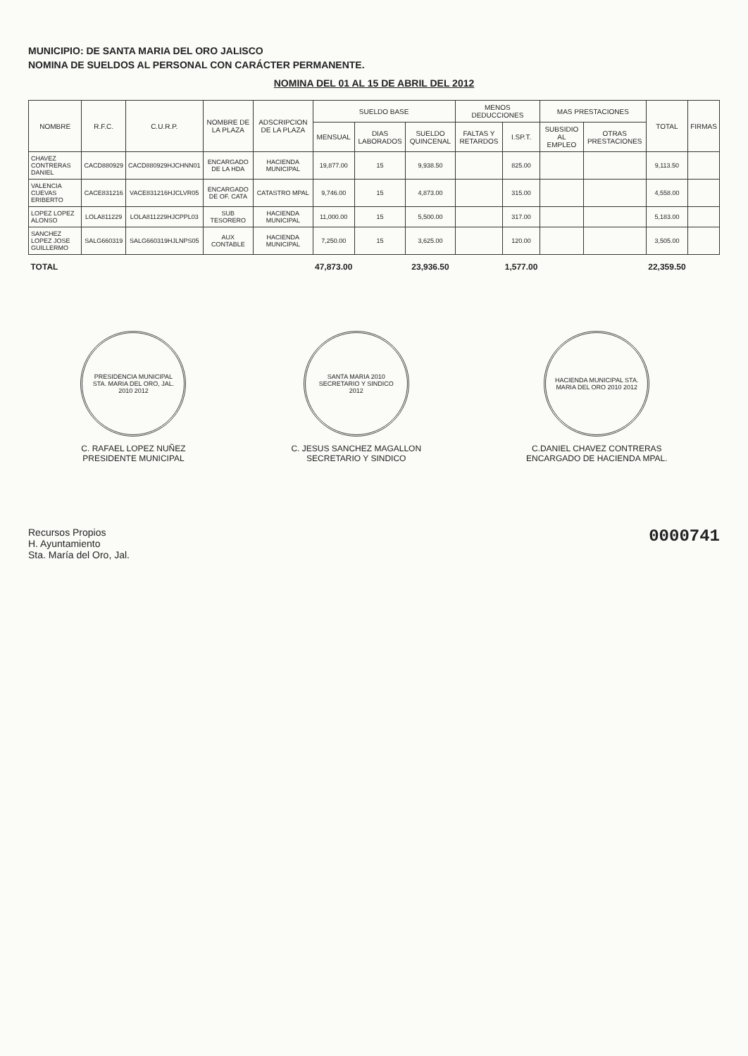MUNICIPIO: DE SANTA MARIA DEL ORO JALISCO
NOMINA DE SUELDOS AL PERSONAL CON CARÁCTER PERMANENTE.
NOMINA DEL 01 AL 15 DE ABRIL DEL 2012
| NOMBRE | R.F.C. | C.U.R.P. | NOMBRE DE LA PLAZA | ADSCRIPCION DE LA PLAZA | SUELDO BASE | | | MENOS DEDUCCIONES | | MAS PRESTACIONES | | TOTAL | FIRMAS |
| --- | --- | --- | --- | --- | --- | --- | --- | --- | --- | --- | --- | --- | --- |
| | | | | | MENSUAL | DIAS LABORADOS | SUELDO QUINCENAL | FALTAS Y RETARDOS | I.SP.T. | SUBSIDIO AL EMPLEO | OTRAS PRESTACIONES | | |
| CHAVEZ CONTRERAS DANIEL | CACD880929 | CACD880929HJCHNN01 | ENCARGADO DE LA HDA | HACIENDA MUNICIPAL | 19,877.00 | 15 | 9,938.50 | | 825.00 | | | 9,113.50 | |
| VALENCIA CUEVAS ERIBERTO | CACE831216 | VACE831216HJCLVR05 | ENCARGADO DE OF. CATA | CATASTRO MPAL | 9,746.00 | 15 | 4,873.00 | | 315.00 | | | 4,558.00 | |
| LOPEZ LOPEZ ALONSO | LOLA811229 | LOLA811229HJCPPL03 | SUB TESORERO | HACIENDA MUNICIPAL | 11,000.00 | 15 | 5,500.00 | | 317.00 | | | 5,183.00 | |
| SANCHEZ LOPEZ JOSE GUILLERMO | SALG660319 | SALG660319HJLNPS05 | AUX CONTABLE | HACIENDA MUNICIPAL | 7,250.00 | 15 | 3,625.00 | | 120.00 | | | 3,505.00 | |
| TOTAL | | | | | 47,873.00 | | 23,936.50 | | 1,577.00 | | | 22,359.50 | |
PRESIDENCIA MUNICIPAL STA. MARIA DEL ORO, JAL. 2010 2012
C. RAFAEL LOPEZ NUÑEZ
PRESIDENTE MUNICIPAL
SANTA MARIA 2010 SECRETARIO Y SINDICO 2012
C. JESUS SANCHEZ MAGALLON
SECRETARIO Y SINDICO
HACIENDA MUNICIPAL STA. MARIA DEL ORO 2010 2012
C.DANIEL CHAVEZ CONTRERAS
ENCARGADO DE HACIENDA MPAL.
Recursos Propios
H. Ayuntamiento
Sta. María del Oro, Jal.
0000741